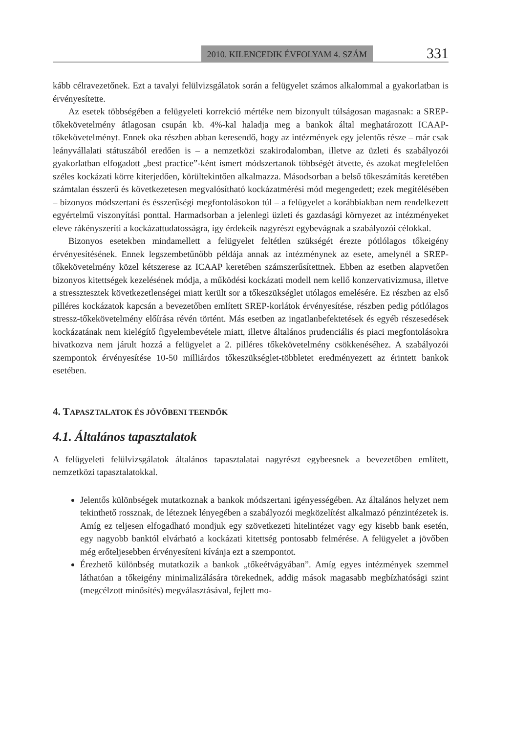2010. KILENCEDIK ÉVFOLYAM 4. SZÁM 331
kább célravezetőnek. Ezt a tavalyi felülvizsgálatok során a felügyelet számos alkalommal a gyakorlatban is érvényesítette.
Az esetek többségében a felügyeleti korrekció mértéke nem bizonyult túlságosan magasnak: a SREP-tőkekövetelmény átlagosan csupán kb. 4%-kal haladja meg a bankok által meghatározott ICAAP-tőkekövetelményt. Ennek oka részben abban keresendő, hogy az intézmények egy jelentős része – már csak leányvállalati státuszából eredően is – a nemzetközi szakirodalomban, illetve az üzleti és szabályozói gyakorlatban elfogadott „best practice”-ként ismert módszertanok többségét átvette, és azokat megfelelően széles kockázati körre kiterjedően, körültekintően alkalmazza. Másodsorban a belső tőkeszámítás keretében számtalan ésszerű és következetesen megvalósítható kockázatmérési mód megengedett; ezek megítélésében – bizonyos módszertani és ésszerűségi megfontolásokon túl – a felügyelet a korábbiakban nem rendelkezett egyértelmű viszonyítási ponttal. Harmadsorban a jelenlegi üzleti és gazdasági környezet az intézményeket eleve rákényszeríti a kockázattudatosságra, így érdekeik nagyrészt egybevágnak a szabályozói célokkal.
Bizonyos esetekben mindamellett a felügyelet feltétlen szükségét érezte pótlólagos tőkeigény érvényesítésének. Ennek legszembetűnőbb példája annak az intézménynek az esete, amelynél a SREP-tőkekövetelmény közel kétszerese az ICAAP keretében számszerűsítettnek. Ebben az esetben alapvetően bizonyos kitettségek kezelésének módja, a működési kockázati modell nem kellő konzervativizmusa, illetve a stressztesztek következetlenségei miatt került sor a tőkeszükséglet utólagos emelésére. Ez részben az első pilléres kockázatok kapcsán a bevezetőben említett SREP-korlátok érvényesítése, részben pedig pótlólagos stressz-tőkekövetelmény előírása révén történt. Más esetben az ingatlanbefektetések és egyéb részesedések kockázatának nem kielégítő figyelembevétele miatt, illetve általános prudenciális és piaci megfontolásokra hivatkozva nem járult hozzá a felügyelet a 2. pilléres tőkekövetelmény csökkenéséhez. A szabályozói szempontok érvényesítése 10-50 milliárdos tőkeszükséglet-többletet eredményezett az érintett bankok esetében.
4. TAPASZTALATOK ÉS JÖVŐBENI TEENDŐK
4.1. Általános tapasztalatok
A felügyeleti felülvizsgálatok általános tapasztalatai nagyrészt egybeesnek a bevezetőben említett, nemzetközi tapasztalatokkal.
Jelentős különbségek mutatkoznak a bankok módszertani igényességében. Az általános helyzet nem tekinthető rossznak, de léteznek lényegében a szabályozói megközelítést alkalmazó pénzintézetek is. Amíg ez teljesen elfogadható mondjuk egy szövetkezeti hitelintézet vagy egy kisebb bank esetén, egy nagyobb banktól elvárható a kockázati kitettség pontosabb felmérése. A felügyelet a jövőben még erőteljesebben érvényesíteni kívánja ezt a szempontot.
Érezhető különbség mutatkozik a bankok „tőkeétvágyában”. Amíg egyes intézmények szemmel láthatóan a tőkeigény minimalizálására törekednek, addig mások magasabb megbízhatósági szint (megcélzott minősítés) megválasztásával, fejlett mo-